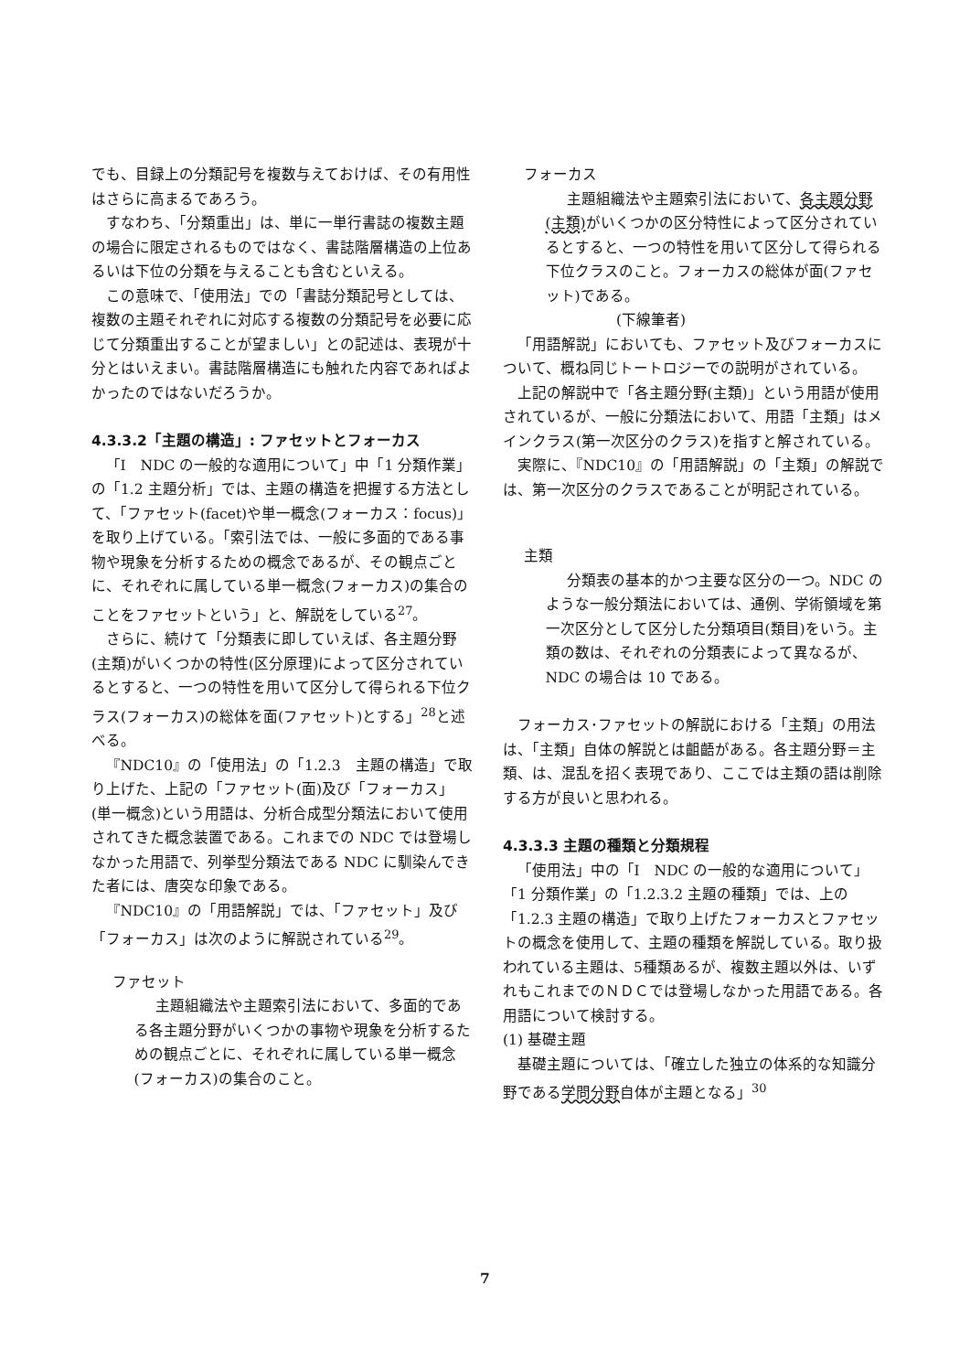でも、目録上の分類記号を複数与えておけば、その有用性はさらに高まるであろう。
すなわち、「分類重出」は、単に一単行書誌の複数主題の場合に限定されるものではなく、書誌階層構造の上位あるいは下位の分類を与えることも含むといえる。
この意味で、「使用法」での「書誌分類記号としては、複数の主題それぞれに対応する複数の分類記号を必要に応じて分類重出することが望ましい」との記述は、表現が十分とはいえまい。書誌階層構造にも触れた内容であればよかったのではないだろうか。
4.3.3.2「主題の構造」: ファセットとフォーカス
「I　NDC の一般的な適用について」中「1 分類作業」の「1.2 主題分析」では、主題の構造を把握する方法として、「ファセット(facet)や単一概念(フォーカス：focus)」を取り上げている。「索引法では、一般に多面的である事物や現象を分析するための概念であるが、その観点ごとに、それぞれに属している単一概念(フォーカス)の集合のことをファセットという」と、解説をしている<sup>27</sup>。
さらに、続けて「分類表に即していえば、各主題分野(主類)がいくつかの特性(区分原理)によって区分されているとすると、一つの特性を用いて区分して得られる下位クラス(フォーカス)の総体を面(ファセット)とする」<sup>28</sup>と述べる。
『NDC10』の「使用法」の「1.2.3　主題の構造」で取り上げた、上記の「ファセット(面)及び「フォーカス」(単一概念)という用語は、分析合成型分類法において使用されてきた概念装置である。これまでの NDC では登場しなかった用語で、列挙型分類法である NDC に馴染んできた者には、唐突な印象である。
『NDC10』の「用語解説」では、「ファセット」及び「フォーカス」は次のように解説されている<sup>29</sup>。
ファセット
主題組織法や主題索引法において、多面的である各主題分野がいくつかの事物や現象を分析するための観点ごとに、それぞれに属している単一概念(フォーカス)の集合のこと。
フォーカス
主題組織法や主題索引法において、各主題分野(主類) がいくつかの区分特性によって区分されているとすると、一つの特性を用いて区分して得られる下位クラスのこと。フォーカスの総体が面(ファセット)である。
(下線筆者)
「用語解説」においても、ファセット及びフォーカスについて、概ね同じトートロジーでの説明がされている。
上記の解説中で「各主題分野(主類)」という用語が使用されているが、一般に分類法において、用語「主類」はメインクラス(第一次区分のクラス)を指すと解されている。
実際に、『NDC10』の「用語解説」の「主類」の解説では、第一次区分のクラスであることが明記されている。
主類
分類表の基本的かつ主要な区分の一つ。NDC のような一般分類法においては、通例、学術領域を第一次区分として区分した分類項目(類目)をいう。主類の数は、それぞれの分類表によって異なるが、NDC の場合は 10 である。
フォーカス･ファセットの解説における「主類」の用法は、「主類」自体の解説とは齟齬がある。各主題分野＝主類、は、混乱を招く表現であり、ここでは主類の語は削除する方が良いと思われる。
4.3.3.3 主題の種類と分類規程
「使用法」中の「I　NDC の一般的な適用について」「1 分類作業」の「1.2.3.2 主題の種類」では、上の「1.2.3 主題の構造」で取り上げたフォーカスとファセットの概念を使用して、主題の種類を解説している。取り扱われている主題は、5種類あるが、複数主題以外は、いずれもこれまでのＮＤＣでは登場しなかった用語である。各用語について検討する。
(1) 基礎主題
基礎主題については、「確立した独立の体系的な知識分野である学問分野自体が主題となる」<sup>30</sup>
7